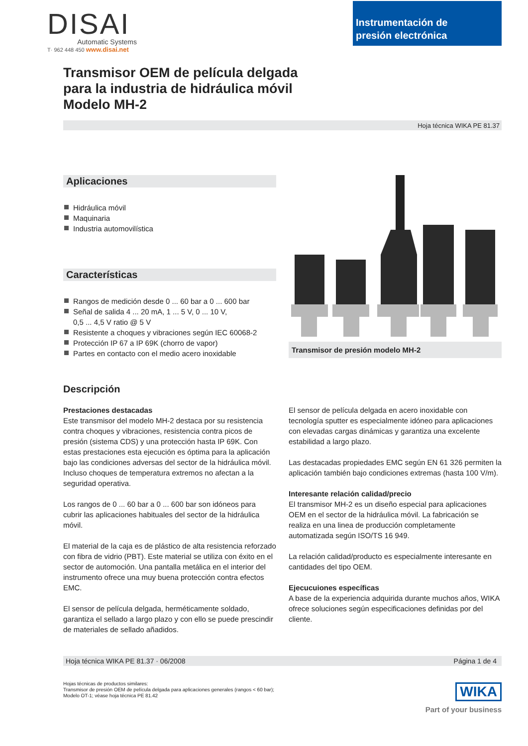DISAI
Automatic Systems
T· 962 448 450 www.disai.net
Instrumentación de
presión electrónica
Transmisor OEM de película delgada
para la industria de hidráulica móvil
Modelo MH-2
Hoja técnica WIKA PE 81.37
Aplicaciones
Hidráulica móvil
Maquinaria
Industria automovilística
Características
Rangos de medición desde 0 ... 60 bar a 0 ... 600 bar
Señal de salida 4 ... 20 mA, 1 ... 5 V, 0 ... 10 V,
0,5 ... 4,5 V ratio @ 5 V
Resistente a choques y vibraciones según IEC 60068-2
Protección IP 67 a IP 69K (chorro de vapor)
Partes en contacto con el medio acero inoxidable
Transmisor de presión modelo MH-2
Descripción
Prestaciones destacadas
Este transmisor del modelo MH-2 destaca por su resistencia contra choques y vibraciones, resistencia contra picos de presión (sistema CDS) y una protección hasta IP 69K. Con estas prestaciones esta ejecución es óptima para la aplicación bajo las condiciones adversas del sector de la hidráulica móvil. Incluso choques de temperatura extremos no afectan a la seguridad operativa.
Los rangos de 0 ... 60 bar a 0 ... 600 bar son idóneos para cubrir las aplicaciones habituales del sector de la hidráulica móvil.
El material de la caja es de plástico de alta resistencia reforzado con fibra de vidrio (PBT). Este material se utiliza con éxito en el sector de automoción. Una pantalla metálica en el interior del instrumento ofrece una muy buena protección contra efectos EMC.
El sensor de película delgada, herméticamente soldado, garantiza el sellado a largo plazo y con ello se puede prescindir de materiales de sellado añadidos.
El sensor de película delgada en acero inoxidable con tecnología sputter es especialmente idóneo para aplicaciones con elevadas cargas dinámicas y garantiza una excelente estabilidad a largo plazo.
Las destacadas propiedades EMC según EN 61 326 permiten la aplicación también bajo condiciones extremas (hasta 100 V/m).
Interesante relación calidad/precio
El transmisor MH-2 es un diseño especial para aplicaciones OEM en el sector de la hidráulica móvil. La fabricación se realiza en una linea de producción completamente automatizada según ISO/TS 16 949.
La relación calidad/producto es especialmente interesante en cantidades del tipo OEM.
Ejecucuiones específicas
A base de la experiencia adquirida durante muchos años, WIKA ofrece soluciones según especificaciones definidas por del cliente.
Hoja técnica WIKA PE 81.37 · 06/2008 Página 1 de 4
Hojas técnicas de productos similares:
Transmisor de presión OEM de película delgada para aplicaciones generales (rangos < 60 bar);
Modelo OT-1; véase hoja técnica PE 81.42
WIKA
Part of your business